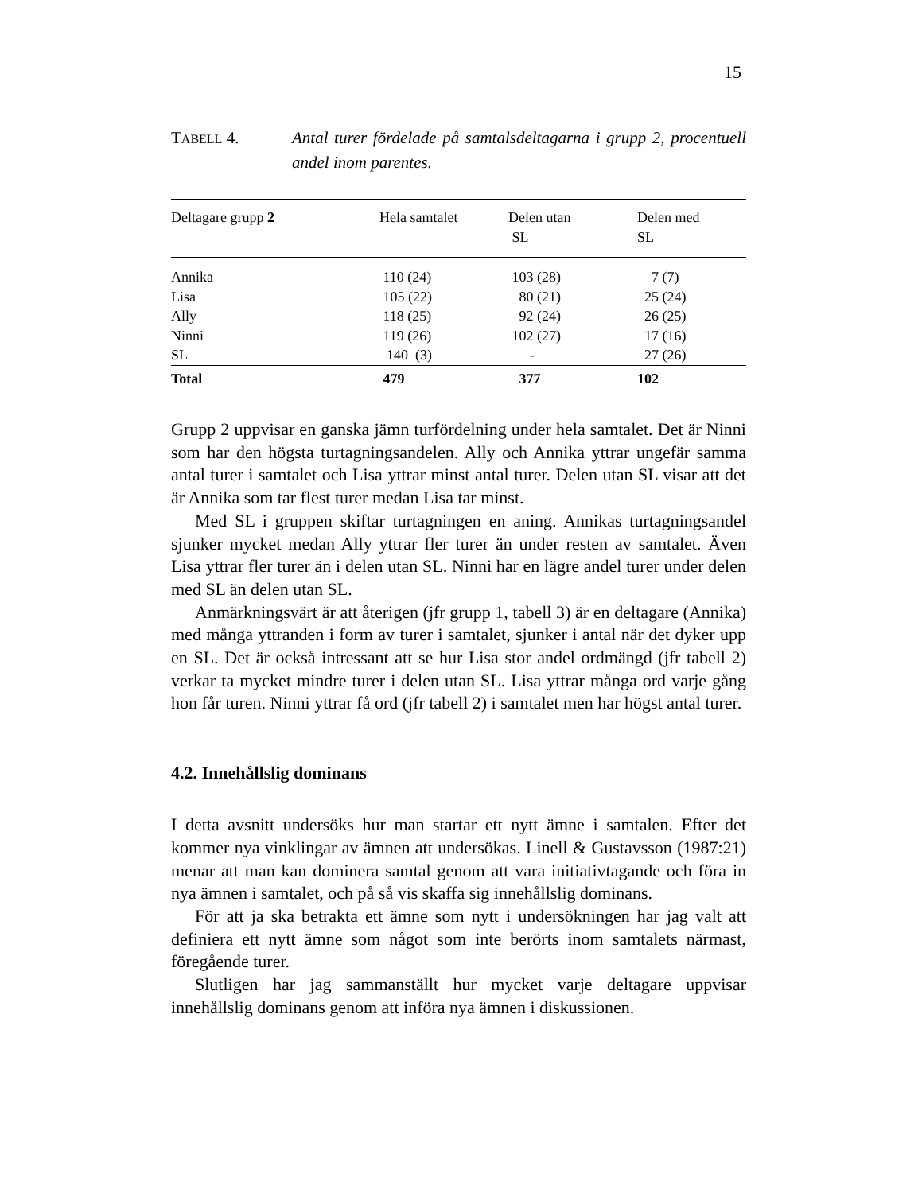15
TABELL 4. Antal turer fördelade på samtalsdeltagarna i grupp 2, procentuell andel inom parentes.
| Deltagare grupp 2 | Hela samtalet | Delen utan SL | Delen med SL |
| --- | --- | --- | --- |
| Annika | 110 (24) | 103 (28) | 7 (7) |
| Lisa | 105 (22) | 80 (21) | 25 (24) |
| Ally | 118 (25) | 92 (24) | 26 (25) |
| Ninni | 119 (26) | 102 (27) | 17 (16) |
| SL | 140 (3) | - | 27 (26) |
| Total | 479 | 377 | 102 |
Grupp 2 uppvisar en ganska jämn turfördelning under hela samtalet. Det är Ninni som har den högsta turtagningsandelen. Ally och Annika yttrar ungefär samma antal turer i samtalet och Lisa yttrar minst antal turer. Delen utan SL visar att det är Annika som tar flest turer medan Lisa tar minst.
Med SL i gruppen skiftar turtagningen en aning. Annikas turtagningsandel sjunker mycket medan Ally yttrar fler turer än under resten av samtalet. Även Lisa yttrar fler turer än i delen utan SL. Ninni har en lägre andel turer under delen med SL än delen utan SL.
Anmärkningsvärt är att återigen (jfr grupp 1, tabell 3) är en deltagare (Annika) med många yttranden i form av turer i samtalet, sjunker i antal när det dyker upp en SL. Det är också intressant att se hur Lisa stor andel ordmängd (jfr tabell 2) verkar ta mycket mindre turer i delen utan SL. Lisa yttrar många ord varje gång hon får turen. Ninni yttrar få ord (jfr tabell 2) i samtalet men har högst antal turer.
4.2. Innehållslig dominans
I detta avsnitt undersöks hur man startar ett nytt ämne i samtalen. Efter det kommer nya vinklingar av ämnen att undersökas. Linell & Gustavsson (1987:21) menar att man kan dominera samtal genom att vara initiativtagande och föra in nya ämnen i samtalet, och på så vis skaffa sig innehållslig dominans.
För att ja ska betrakta ett ämne som nytt i undersökningen har jag valt att definiera ett nytt ämne som något som inte berörts inom samtalets närmast, föregående turer.
Slutligen har jag sammanställt hur mycket varje deltagare uppvisar innehållslig dominans genom att införa nya ämnen i diskussionen.